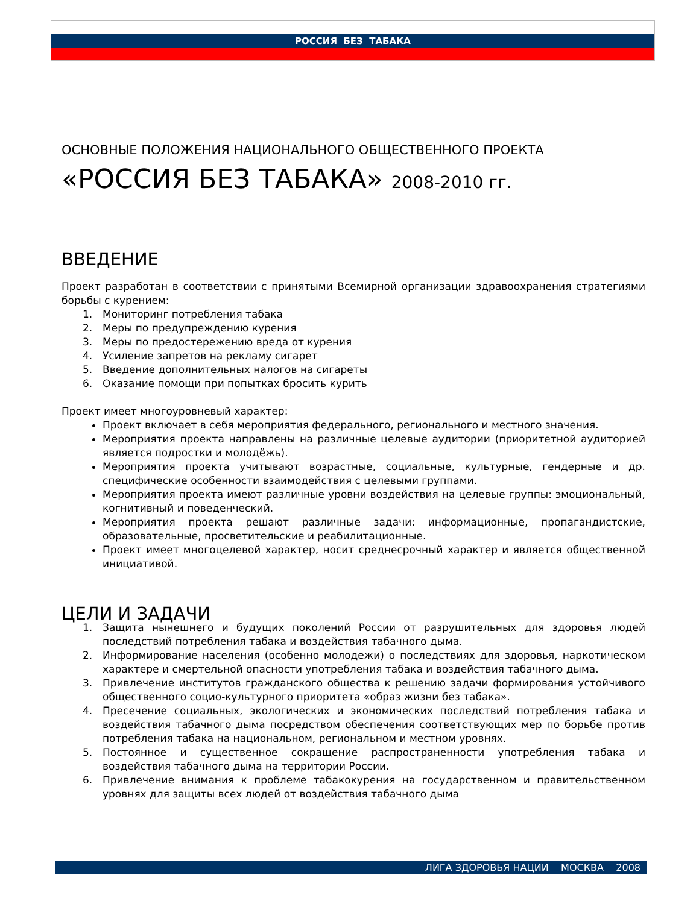РОССИЯ БЕЗ ТАБАКА
ОСНОВНЫЕ ПОЛОЖЕНИЯ НАЦИОНАЛЬНОГО ОБЩЕСТВЕННОГО ПРОЕКТА
«РОССИЯ БЕЗ ТАБАКА» 2008-2010 гг.
ВВЕДЕНИЕ
Проект разработан в соответствии с принятыми Всемирной организации здравоохранения стратегиями борьбы с курением:
1. Мониторинг потребления табака
2. Меры по предупреждению курения
3. Меры по предостережению вреда от курения
4. Усиление запретов на рекламу сигарет
5. Введение дополнительных налогов на сигареты
6. Оказание помощи при попытках бросить курить
Проект имеет многоуровневый характер:
Проект включает в себя мероприятия федерального, регионального и местного значения.
Мероприятия проекта направлены на различные целевые аудитории (приоритетной аудиторией является подростки и молодёжь).
Мероприятия проекта учитывают возрастные, социальные, культурные, гендерные и др. специфические особенности взаимодействия с целевыми группами.
Мероприятия проекта имеют различные уровни воздействия на целевые группы: эмоциональный, когнитивный и поведенческий.
Мероприятия проекта решают различные задачи: информационные, пропагандистские, образовательные, просветительские и реабилитационные.
Проект имеет многоцелевой характер, носит среднесрочный характер и является общественной инициативой.
ЦЕЛИ И ЗАДАЧИ
1. Защита нынешнего и будущих поколений России от разрушительных для здоровья людей последствий потребления табака и воздействия табачного дыма.
2. Информирование населения (особенно молодежи) о последствиях для здоровья, наркотическом характере и смертельной опасности употребления табака и воздействия табачного дыма.
3. Привлечение институтов гражданского общества к решению задачи формирования устойчивого общественного социо-культурного приоритета «образ жизни без табака».
4. Пресечение социальных, экологических и экономических последствий потребления табака и воздействия табачного дыма посредством обеспечения соответствующих мер по борьбе против потребления табака на национальном, региональном и местном уровнях.
5. Постоянное и существенное сокращение распространенности употребления табака и воздействия табачного дыма на территории России.
6. Привлечение внимания к проблеме табакокурения на государственном и правительственном уровнях для защиты всех людей от воздействия табачного дыма
ЛИГА ЗДОРОВЬЯ НАЦИИ МОСКВА 2008